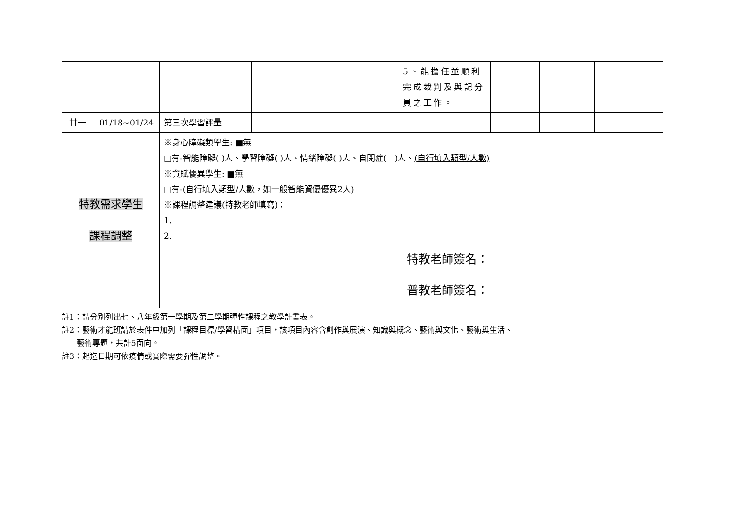| | | | | 5、能擔任並順利完成裁判及與記分員之工作。 | | | |
| 廿一 | 01/18~01/24 | 第三次學習評量 | | | | | |
| 特教需求學生 課程調整 | | ※身心障礙類學生: ■無 □有-智能障礙( )人、學習障礙( )人、情緒障礙( )人、自閉症( )人、 (自行填入類型/人數) ※資賦優異學生: ■無 □有- (自行填入類型/人數，如一般智能資優優異2人) ※課程調整建議(特教老師填寫)： 1. 2. 特教老師簽名： 普教老師簽名： | | | | | |
註1：請分別列出七、八年級第一學期及第二學期彈性課程之教學計畫表。
註2：藝術才能班請於表件中加列「課程目標/學習構面」項目，該項目內容含創作與展演、知識與概念、藝術與文化、藝術與生活、
藝術專題，共計5面向。
註3：起迄日期可依疫情或實際需要彈性調整。